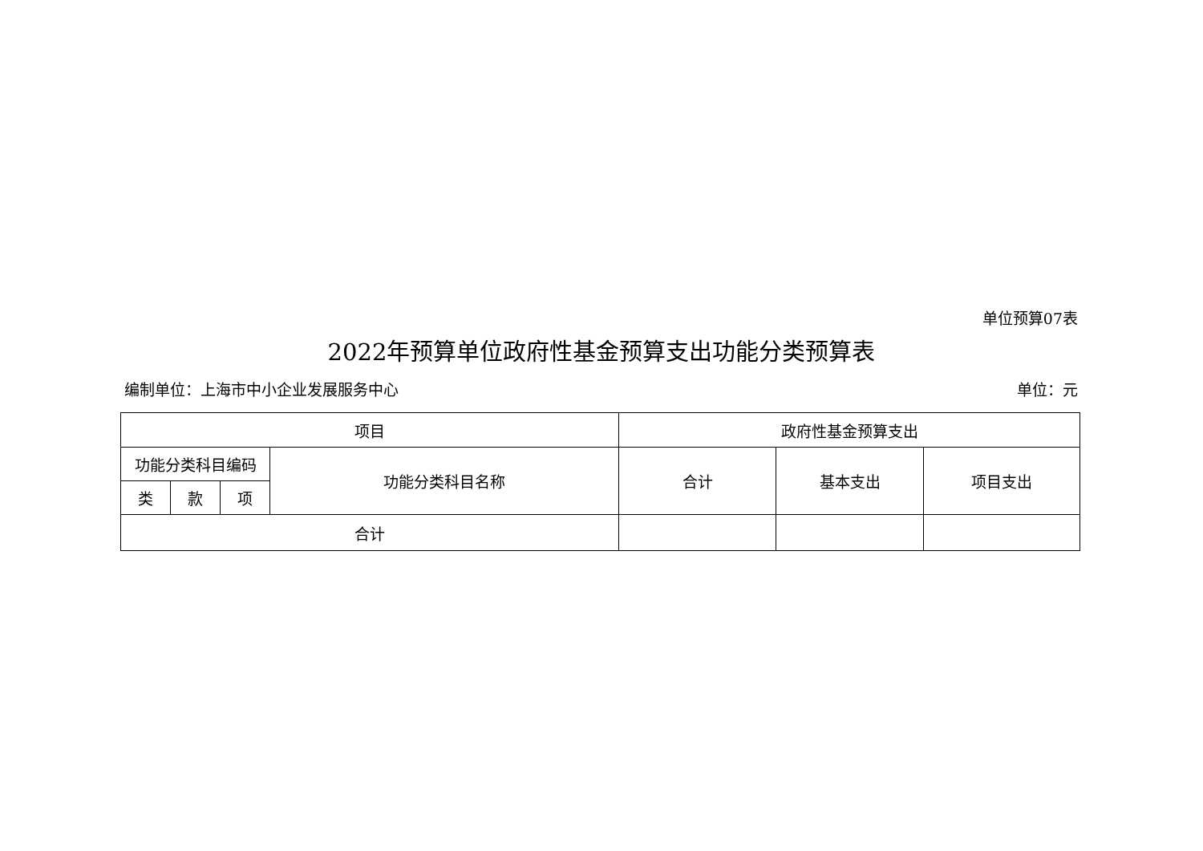单位预算07表
2022年预算单位政府性基金预算支出功能分类预算表
编制单位：上海市中小企业发展服务中心 单位：元
| 项目 | | | | 政府性基金预算支出 | | |
| --- | --- | --- | --- | --- | --- | --- |
| 功能分类科目编码 | | | 功能分类科目名称 | 合计 | 基本支出 | 项目支出 |
| 类 | 款 | 项 | | | | |
| 合计 | | | | | | |